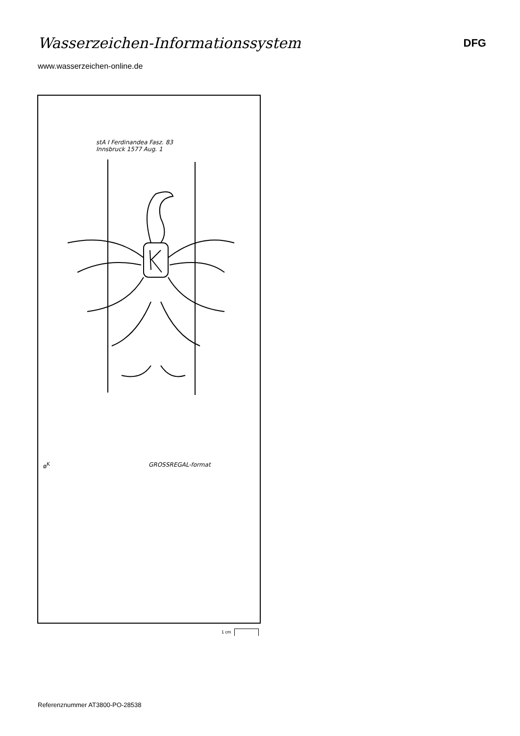Wasserzeichen-Informationssystem
DFG
www.wasserzeichen-online.de
stA I Ferdinandea Fasz. 83
Innsbruck 1577 Aug. 1
ø<sup>K</sup> GROSSREGAL-format
1 cm
Referenznummer AT3800-PO-28538